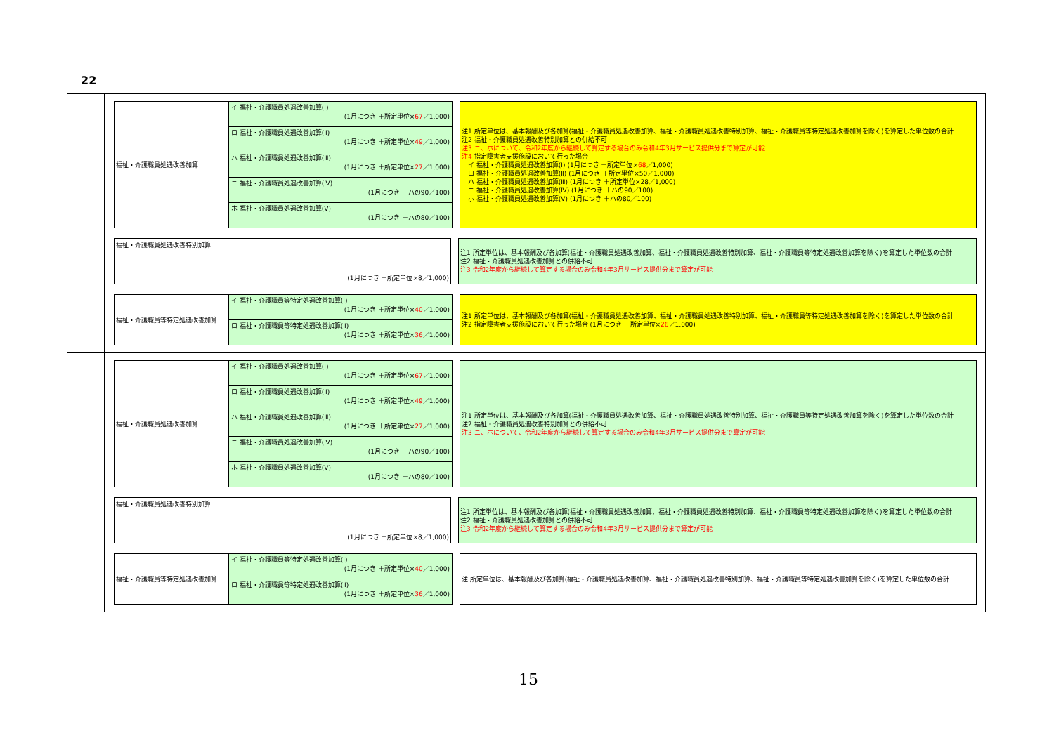22
福祉・介護職員処遇改善加算
イ 福祉・介護職員処遇改善加算(Ⅰ)
(1月につき ＋所定単位×67／1,000)
ロ 福祉・介護職員処遇改善加算(Ⅱ)
(1月につき ＋所定単位×49／1,000)
ハ 福祉・介護職員処遇改善加算(Ⅲ)
(1月につき ＋所定単位×27／1,000)
ニ 福祉・介護職員処遇改善加算(Ⅳ)
(1月につき ＋ハの90／100)
ホ 福祉・介護職員処遇改善加算(Ⅴ)
(1月につき ＋ハの80／100)
注1 所定単位は、基本報酬及び各加算(福祉・介護職員処遇改善加算、福祉・介護職員処遇改善特別加算、福祉・介護職員等特定処遇改善加算を除く)を算定した単位数の合計
注2 福祉・介護職員処遇改善特別加算との併給不可
注3 ニ、ホについて、令和2年度から継続して算定する場合のみ令和4年3月サービス提供分まで算定が可能
注4 指定障害者支援施設において行った場合
　イ 福祉・介護職員処遇改善加算(Ⅰ) (1月につき ＋所定単位×68／1,000)
　ロ 福祉・介護職員処遇改善加算(Ⅱ) (1月につき ＋所定単位×50／1,000)
　ハ 福祉・介護職員処遇改善加算(Ⅲ) (1月につき ＋所定単位×28／1,000)
　ニ 福祉・介護職員処遇改善加算(Ⅳ) (1月につき ＋ハの90／100)
　ホ 福祉・介護職員処遇改善加算(Ⅴ) (1月につき ＋ハの80／100)
福祉・介護職員処遇改善特別加算
(1月につき ＋所定単位×8／1,000)
注1 所定単位は、基本報酬及び各加算(福祉・介護職員処遇改善加算、福祉・介護職員処遇改善特別加算、福祉・介護職員等特定処遇改善加算を除く)を算定した単位数の合計
注2 福祉・介護職員処遇改善加算との併給不可
注3 令和2年度から継続して算定する場合のみ令和4年3月サービス提供分まで算定が可能
福祉・介護職員等特定処遇改善加算
イ 福祉・介護職員等特定処遇改善加算(Ⅰ)
(1月につき ＋所定単位×40／1,000)
ロ 福祉・介護職員等特定処遇改善加算(Ⅱ)
(1月につき ＋所定単位×36／1,000)
注1 所定単位は、基本報酬及び各加算(福祉・介護職員処遇改善加算、福祉・介護職員処遇改善特別加算、福祉・介護職員等特定処遇改善加算を除く)を算定した単位数の合計
注2 指定障害者支援施設において行った場合 (1月につき ＋所定単位×26／1,000)
福祉・介護職員処遇改善加算
イ 福祉・介護職員処遇改善加算(Ⅰ)
(1月につき ＋所定単位×67／1,000)
ロ 福祉・介護職員処遇改善加算(Ⅱ)
(1月につき ＋所定単位×49／1,000)
ハ 福祉・介護職員処遇改善加算(Ⅲ)
(1月につき ＋所定単位×27／1,000)
ニ 福祉・介護職員処遇改善加算(Ⅳ)
(1月につき ＋ハの90／100)
ホ 福祉・介護職員処遇改善加算(Ⅴ)
(1月につき ＋ハの80／100)
注1 所定単位は、基本報酬及び各加算(福祉・介護職員処遇改善加算、福祉・介護職員処遇改善特別加算、福祉・介護職員等特定処遇改善加算を除く)を算定した単位数の合計
注2 福祉・介護職員処遇改善特別加算との併給不可
注3 ニ、ホについて、令和2年度から継続して算定する場合のみ令和4年3月サービス提供分まで算定が可能
福祉・介護職員処遇改善特別加算
(1月につき ＋所定単位×8／1,000)
注1 所定単位は、基本報酬及び各加算(福祉・介護職員処遇改善加算、福祉・介護職員処遇改善特別加算、福祉・介護職員等特定処遇改善加算を除く)を算定した単位数の合計
注2 福祉・介護職員処遇改善加算との併給不可
注3 令和2年度から継続して算定する場合のみ令和4年3月サービス提供分まで算定が可能
福祉・介護職員等特定処遇改善加算
イ 福祉・介護職員等特定処遇改善加算(Ⅰ)
(1月につき ＋所定単位×40／1,000)
ロ 福祉・介護職員等特定処遇改善加算(Ⅱ)
(1月につき ＋所定単位×36／1,000)
注 所定単位は、基本報酬及び各加算(福祉・介護職員処遇改善加算、福祉・介護職員処遇改善特別加算、福祉・介護職員等特定処遇改善加算を除く)を算定した単位数の合計
15